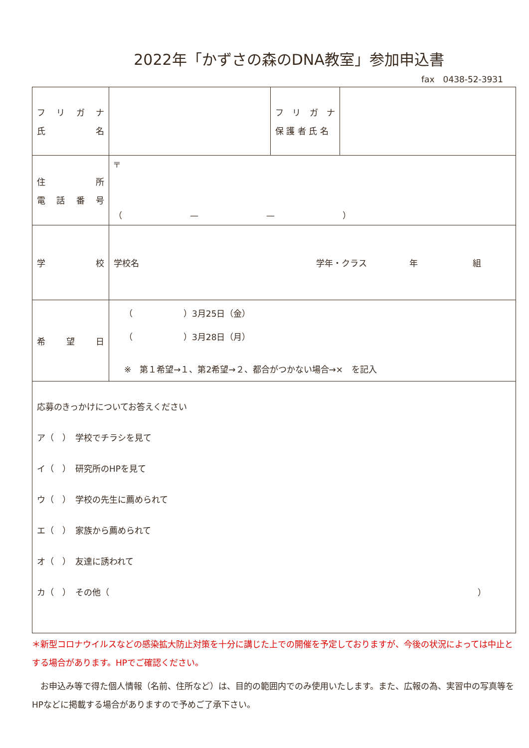2022年「かずさの森のDNA教室」参加申込書
fax　0438-52-3931
| フ リ ガ ナ 氏 名 | | フ リ ガ ナ 保 護 者 氏 名 | |
| 住 所 電 話 番 号 | 〒 （ — — ） | | |
| 学 校 | 学校名 学年・クラス 年 組 | | |
| 希 望 日 | （ ）3月25日（金） （ ）3月28日（月） ※ 第１希望→１、第2希望→２、都合がつかない場合→× を記入 | | |
| 応募のきっかけについてお答えください ア（ ） 学校でチラシを見て イ（ ） 研究所のHPを見て ウ（ ） 学校の先生に薦められて エ（ ） 家族から薦められて オ（ ） 友達に誘われて カ（ ） その他（ ） | | | |
＊新型コロナウイルスなどの感染拡大防止対策を十分に講じた上での開催を予定しておりますが、今後の状況によっては中止とする場合があります。HPでご確認ください。
　お申込み等で得た個人情報（名前、住所など）は、目的の範囲内でのみ使用いたします。また、広報の為、実習中の写真等をHPなどに掲載する場合がありますので予めご了承下さい。